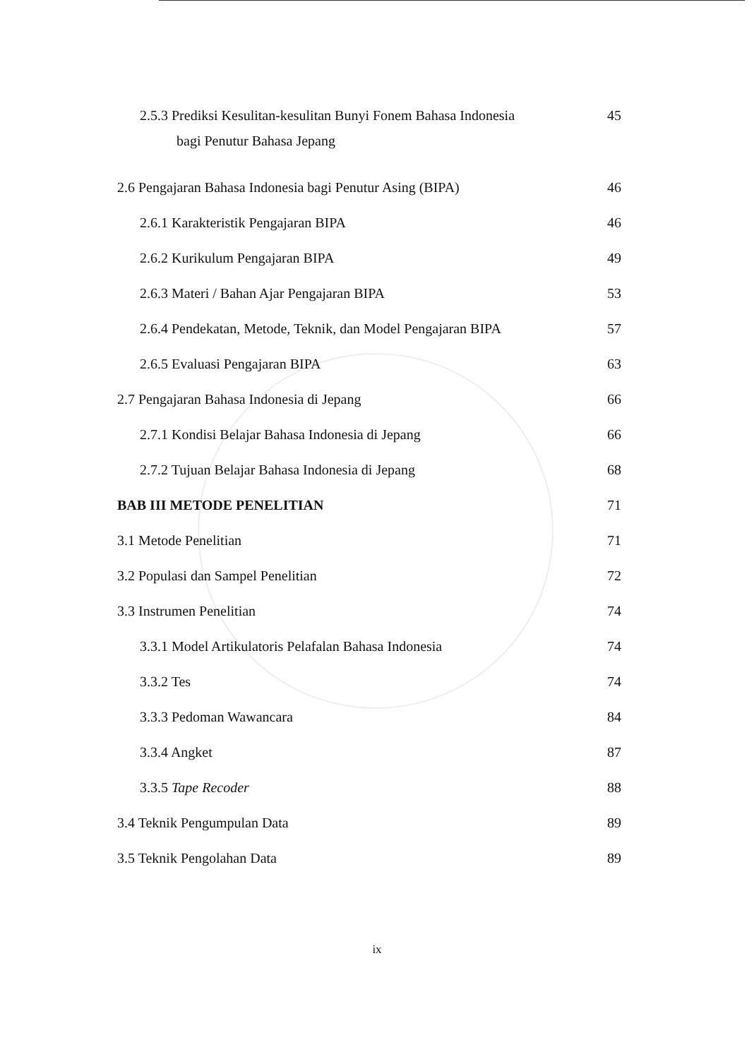2.5.3 Prediksi Kesulitan-kesulitan Bunyi Fonem Bahasa Indonesia
bagi Penutur Bahasa Jepang
45
2.6 Pengajaran Bahasa Indonesia bagi Penutur Asing (BIPA)
46
2.6.1 Karakteristik Pengajaran BIPA
46
2.6.2 Kurikulum Pengajaran BIPA
49
2.6.3 Materi / Bahan Ajar Pengajaran BIPA
53
2.6.4 Pendekatan, Metode, Teknik, dan Model Pengajaran BIPA
57
2.6.5 Evaluasi Pengajaran BIPA 63
2.7 Pengajaran Bahasa Indonesia di Jepang
66
2.7.1 Kondisi Belajar Bahasa Indonesia di Jepang
66
2.7.2 Tujuan Belajar Bahasa Indonesia di Jepang
68
BAB III METODE PENELITIAN 71
3.1 Metode Penelitian 71
3.2 Populasi dan Sampel Penelitian
72
3.3 Instrumen Penelitian 74
3.3.1 Model Artikulatoris Pelafalan Bahasa Indonesia
74
3.3.2 Tes 74
3.3.3 Pedoman Wawancara 84
3.3.4 Angket 87
3.3.5 Tape Recoder 88
3.4 Teknik Pengumpulan Data 89
3.5 Teknik Pengolahan Data 89
ix